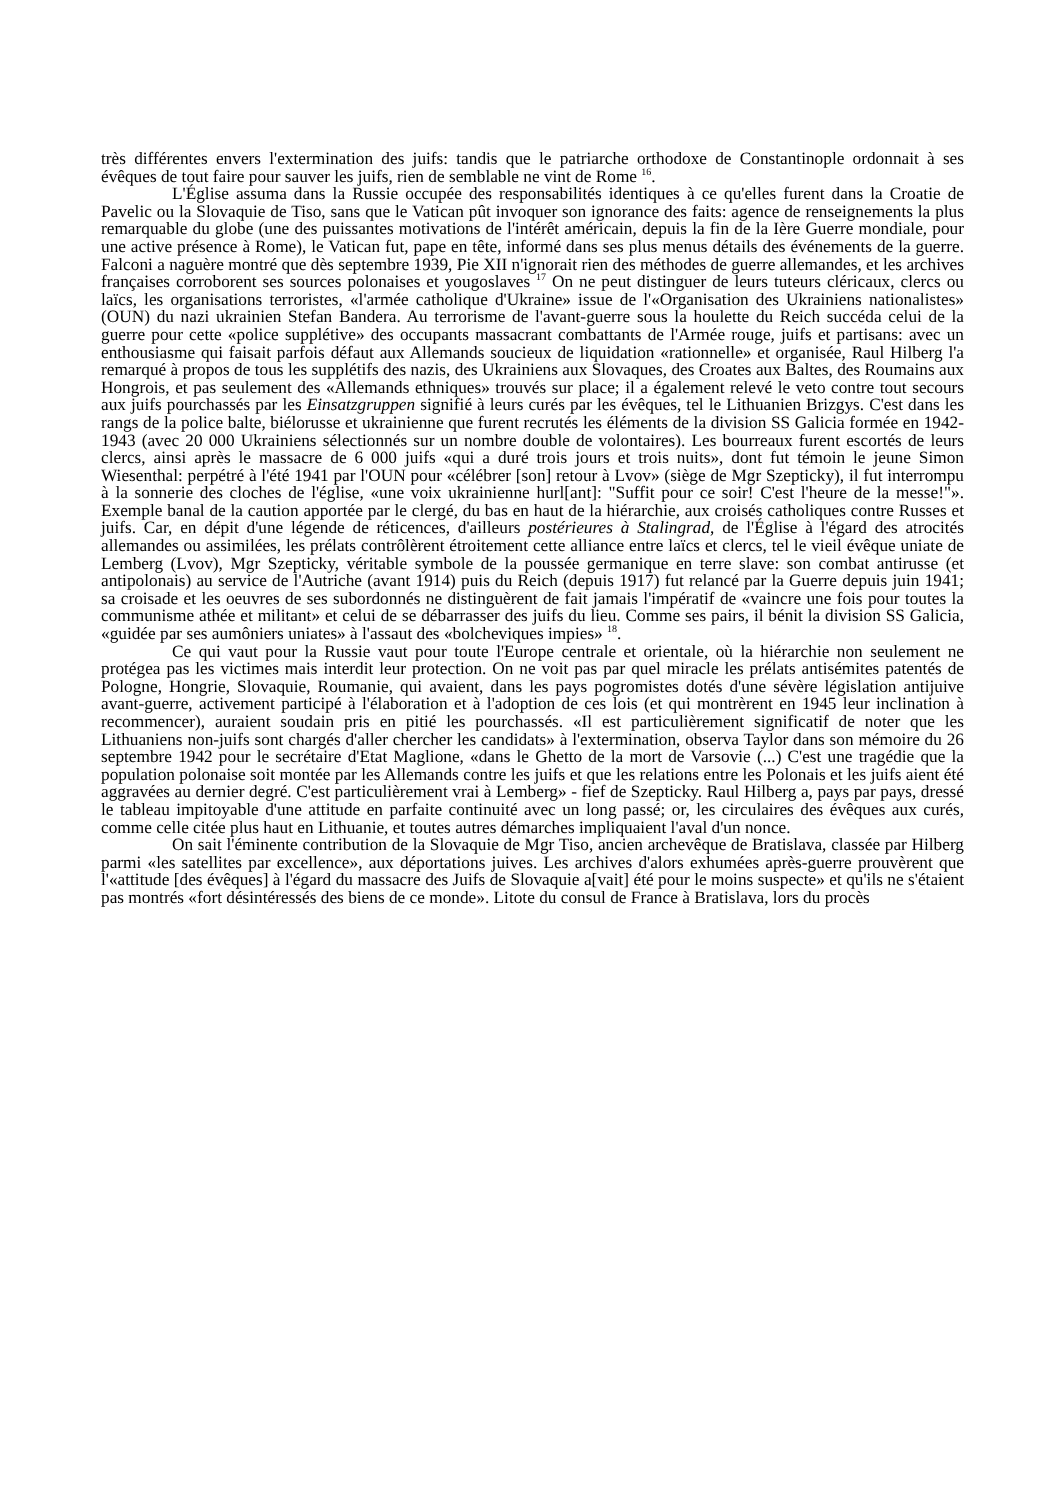très différentes envers l'extermination des juifs: tandis que le patriarche orthodoxe de Constantinople ordonnait à ses évêques de tout faire pour sauver les juifs, rien de semblable ne vint de Rome <sup>16</sup>.
L'Église assuma dans la Russie occupée des responsabilités identiques à ce qu'elles furent dans la Croatie de Pavelic ou la Slovaquie de Tiso, sans que le Vatican pût invoquer son ignorance des faits: agence de renseignements la plus remarquable du globe (une des puissantes motivations de l'intérêt américain, depuis la fin de la Ière Guerre mondiale, pour une active présence à Rome), le Vatican fut, pape en tête, informé dans ses plus menus détails des événements de la guerre. Falconi a naguère montré que dès septembre 1939, Pie XII n'ignorait rien des méthodes de guerre allemandes, et les archives françaises corroborent ses sources polonaises et yougoslaves <sup>17</sup> On ne peut distinguer de leurs tuteurs cléricaux, clercs ou laïcs, les organisations terroristes, «l'armée catholique d'Ukraine» issue de l'«Organisation des Ukrainiens nationalistes» (OUN) du nazi ukrainien Stefan Bandera. Au terrorisme de l'avant-guerre sous la houlette du Reich succéda celui de la guerre pour cette «police supplétive» des occupants massacrant combattants de l'Armée rouge, juifs et partisans: avec un enthousiasme qui faisait parfois défaut aux Allemands soucieux de liquidation «rationnelle» et organisée, Raul Hilberg l'a remarqué à propos de tous les supplétifs des nazis, des Ukrainiens aux Slovaques, des Croates aux Baltes, des Roumains aux Hongrois, et pas seulement des «Allemands ethniques» trouvés sur place; il a également relevé le veto contre tout secours aux juifs pourchassés par les Einsatzgruppen signifié à leurs curés par les évêques, tel le Lithuanien Brizgys. C'est dans les rangs de la police balte, biélorusse et ukrainienne que furent recrutés les éléments de la division SS Galicia formée en 1942-1943 (avec 20 000 Ukrainiens sélectionnés sur un nombre double de volontaires). Les bourreaux furent escortés de leurs clercs, ainsi après le massacre de 6 000 juifs «qui a duré trois jours et trois nuits», dont fut témoin le jeune Simon Wiesenthal: perpétré à l'été 1941 par l'OUN pour «célébrer [son] retour à Lvov» (siège de Mgr Szepticky), il fut interrompu à la sonnerie des cloches de l'église, «une voix ukrainienne hurl[ant]: "Suffit pour ce soir! C'est l'heure de la messe!"». Exemple banal de la caution apportée par le clergé, du bas en haut de la hiérarchie, aux croisés catholiques contre Russes et juifs. Car, en dépit d'une légende de réticences, d'ailleurs postérieures à Stalingrad, de l'Église à l'égard des atrocités allemandes ou assimilées, les prélats contrôlèrent étroitement cette alliance entre laïcs et clercs, tel le vieil évêque uniate de Lemberg (Lvov), Mgr Szepticky, véritable symbole de la poussée germanique en terre slave: son combat antirusse (et antipolonais) au service de l'Autriche (avant 1914) puis du Reich (depuis 1917) fut relancé par la Guerre depuis juin 1941; sa croisade et les oeuvres de ses subordonnés ne distinguèrent de fait jamais l'impératif de «vaincre une fois pour toutes la communisme athée et militant» et celui de se débarrasser des juifs du lieu. Comme ses pairs, il bénit la division SS Galicia, «guidée par ses aumôniers uniates» à l'assaut des «bolcheviques impies» <sup>18</sup>.
Ce qui vaut pour la Russie vaut pour toute l'Europe centrale et orientale, où la hiérarchie non seulement ne protégea pas les victimes mais interdit leur protection. On ne voit pas par quel miracle les prélats antisémites patentés de Pologne, Hongrie, Slovaquie, Roumanie, qui avaient, dans les pays pogromistes dotés d'une sévère législation antijuive avant-guerre, activement participé à l'élaboration et à l'adoption de ces lois (et qui montrèrent en 1945 leur inclination à recommencer), auraient soudain pris en pitié les pourchassés. «Il est particulièrement significatif de noter que les Lithuaniens non-juifs sont chargés d'aller chercher les candidats» à l'extermination, observa Taylor dans son mémoire du 26 septembre 1942 pour le secrétaire d'Etat Maglione, «dans le Ghetto de la mort de Varsovie (...) C'est une tragédie que la population polonaise soit montée par les Allemands contre les juifs et que les relations entre les Polonais et les juifs aient été aggravées au dernier degré. C'est particulièrement vrai à Lemberg» - fief de Szepticky. Raul Hilberg a, pays par pays, dressé le tableau impitoyable d'une attitude en parfaite continuité avec un long passé; or, les circulaires des évêques aux curés, comme celle citée plus haut en Lithuanie, et toutes autres démarches impliquaient l'aval d'un nonce.
On sait l'éminente contribution de la Slovaquie de Mgr Tiso, ancien archevêque de Bratislava, classée par Hilberg parmi «les satellites par excellence», aux déportations juives. Les archives d'alors exhumées après-guerre prouvèrent que l'«attitude [des évêques] à l'égard du massacre des Juifs de Slovaquie a[vait] été pour le moins suspecte» et qu'ils ne s'étaient pas montrés «fort désintéressés des biens de ce monde». Litote du consul de France à Bratislava, lors du procès